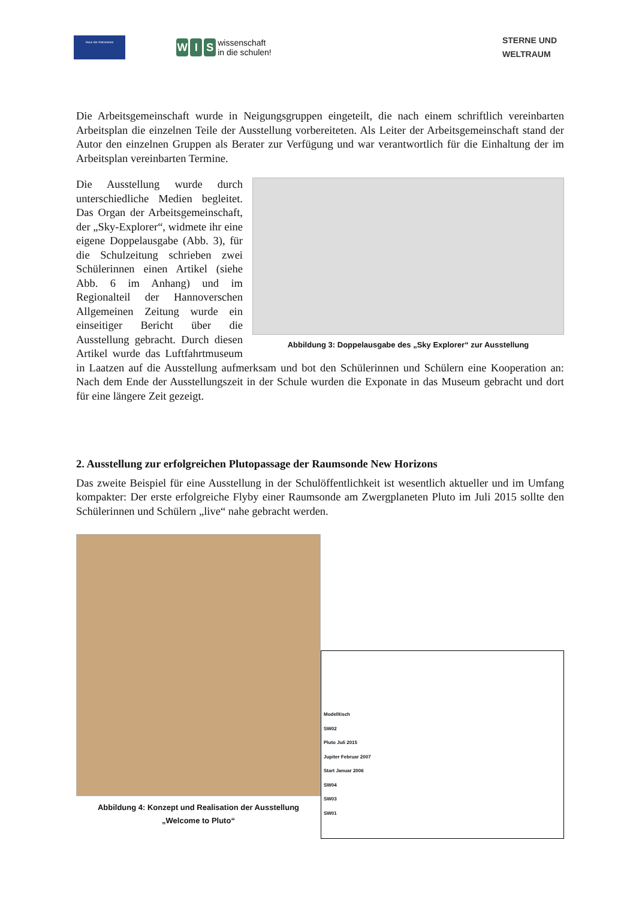Haus der Astronomie
W I S wissenschaft
in die schulen!
STERNE UND
WELTRAUM
Die Arbeitsgemeinschaft wurde in Neigungsgruppen eingeteilt, die nach einem schriftlich vereinbarten Arbeitsplan die einzelnen Teile der Ausstellung vorbereiteten. Als Leiter der Arbeitsgemeinschaft stand der Autor den einzelnen Gruppen als Berater zur Verfügung und war verantwortlich für die Einhaltung der im Arbeitsplan vereinbarten Termine.
Abbildung 3: Doppelausgabe des „Sky Explorer“ zur Ausstellung
Die Ausstellung wurde durch unterschiedliche Medien begleitet. Das Organ der Arbeitsgemeinschaft, der „Sky-Explorer“, widmete ihr eine eigene Doppelausgabe (Abb. 3), für die Schulzeitung schrieben zwei Schülerinnen einen Artikel (siehe Abb. 6 im Anhang) und im Regionalteil der Hannoverschen Allgemeinen Zeitung wurde ein einseitiger Bericht über die Ausstellung gebracht. Durch diesen Artikel wurde das Luftfahrtmuseum in Laatzen auf die Ausstellung aufmerksam und bot den Schülerinnen und Schülern eine Kooperation an: Nach dem Ende der Ausstellungszeit in der Schule wurden die Exponate in das Museum gebracht und dort für eine längere Zeit gezeigt.
2. Ausstellung zur erfolgreichen Plutopassage der Raumsonde New Horizons
Das zweite Beispiel für eine Ausstellung in der Schulöffentlichkeit ist wesentlich aktueller und im Umfang kompakter: Der erste erfolgreiche Flyby einer Raumsonde am Zwergplaneten Pluto im Juli 2015 sollte den Schülerinnen und Schülern „live“ nahe gebracht werden.
Abbildung 4: Konzept und Realisation der Ausstellung
„Welcome to Pluto“
Modelltisch
SW02
Pluto Juli 2015
Jupiter Februar 2007
Start Januar 2006
SW04
SW03
SW01